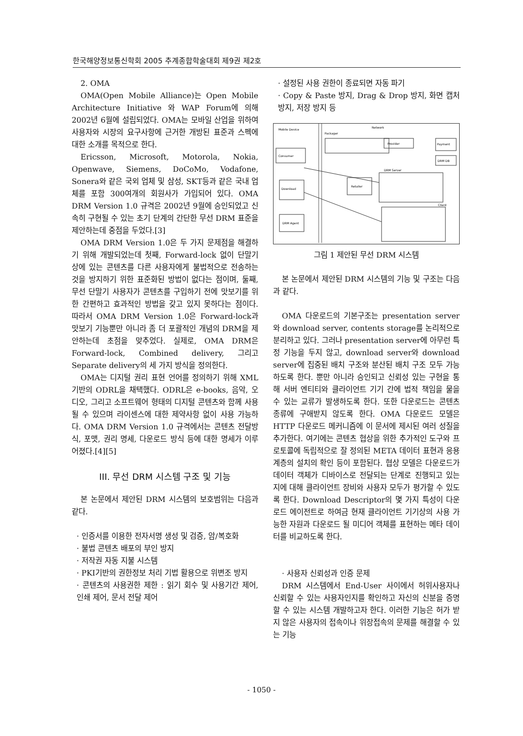한국해양정보통신학회 2005 추계종합학술대회 제9권 제2호
2. OMA
OMA(Open Mobile Alliance)는 Open Mobile Architecture Initiative 와 WAP Forum에 의해 2002년 6월에 설립되었다. OMA는 모바일 산업을 위하여 사용자와 시장의 요구사항에 근거한 개방된 표준과 스펙에 대한 소개를 목적으로 한다.
Ericsson, Microsoft, Motorola, Nokia, Openwave, Siemens, DoCoMo, Vodafone, Sonera와 같은 국외 업체 및 삼성, SKT등과 같은 국내 업체를 포함 300여개의 회원사가 가입되어 있다. OMA DRM Version 1.0 규격은 2002년 9월에 승인되었고 신속히 구현될 수 있는 초기 단계의 간단한 무선 DRM 표준을 제안하는데 중점을 두었다.[3]
OMA DRM Version 1.0은 두 가지 문제점을 해결하기 위해 개발되었는데 첫째, Forward-lock 없이 단말기 상에 있는 콘텐츠를 다른 사용자에게 불법적으로 전송하는 것을 방지하기 위한 표준화된 방법이 없다는 점이며, 둘째, 무선 단말기 사용자가 콘텐츠를 구입하기 전에 맛보기를 위한 간편하고 효과적인 방법을 갖고 있지 못하다는 점이다. 따라서 OMA DRM Version 1.0은 Forward-lock과 맛보기 기능뿐만 아니라 좀 더 포괄적인 개념의 DRM을 제안하는데 초점을 맞추었다. 실제로, OMA DRM은 Forward-lock, Combined delivery, 그리고 Separate delivery의 세 가지 방식을 정의한다.
OMA는 디지털 권리 표현 언어를 정의하기 위해 XML기반의 ODRL을 채택했다. ODRL은 e-books, 음악, 오디오, 그리고 소프트웨어 형태의 디지털 콘텐츠와 함께 사용될 수 있으며 라이센스에 대한 제약사항 없이 사용 가능하다. OMA DRM Version 1.0 규격에서는 콘텐츠 전달방식, 포맷, 권리 명세, 다운로드 방식 등에 대한 명세가 이루어졌다.[4][5]
III. 무선 DRM 시스템 구조 및 기능
본 논문에서 제안된 DRM 시스템의 보호범위는 다음과 같다.
· 인증서를 이용한 전자서명 생성 및 검증, 암/복호화
· 불법 콘텐츠 배포의 부인 방지
· 저작권 자동 지불 시스템
· PKI기반의 권한정보 처리 기법 활용으로 위변조 방지
· 콘텐츠의 사용권한 제한 : 읽기 회수 및 사용기간 제어, 인쇄 제어, 문서 전달 제어
· 설정된 사용 권한이 종료되면 자동 파기
· Copy & Paste 방지, Drag & Drop 방지, 화면 캡처 방지, 저장 방지 등
Mobile Device
Network
Packager
Consumer
Download
DRM Agent
Provider
Payment
DRM DB
Retailer
DRM Server
Client
그림 1 제안된 무선 DRM 시스템
본 논문에서 제안된 DRM 시스템의 기능 및 구조는 다음과 같다.
OMA 다운로드의 기본구조는 presentation server와 download server, contents storage를 논리적으로 분리하고 있다. 그러나 presentation server에 아무런 특정 기능을 두지 않고, download server와 download server에 집중된 배치 구조와 분산된 배치 구조 모두 가능하도록 한다. 뿐만 아니라 승인되고 신뢰성 있는 구현을 통해 서버 엔티티와 클라이언트 기기 간에 법적 책임을 물을 수 있는 교류가 발생하도록 한다. 또한 다운로드는 콘텐츠 종류에 구애받지 않도록 한다. OMA 다운로드 모델은 HTTP 다운로드 메커니즘에 이 문서에 제시된 여러 성질을 추가한다. 여기에는 콘텐츠 협상을 위한 추가적인 도구와 프로토콜에 독립적으로 잘 정의된 META 데이터 표현과 응용계층의 설치의 확인 등이 포함된다. 협상 모델은 다운로드가 데이터 객체가 디바이스로 전달되는 단계로 진행되고 있는 지에 대해 클라이언트 장비와 사용자 모두가 평가할 수 있도록 한다. Download Descriptor의 몇 가지 특성이 다운로드 에이전트로 하여금 현재 클라이언트 기기상의 사용 가능한 자원과 다운로드 될 미디어 객체를 표현하는 메타 데이터를 비교하도록 한다.
· 사용자 신뢰성과 인증 문제
DRM 시스템에서 End-User 사이에서 허위사용자나 신뢰할 수 있는 사용자인지를 확인하고 자신의 신분을 증명할 수 있는 시스템 개발하고자 한다. 이러한 기능은 허가 받지 않은 사용자의 접속이나 위장접속의 문제를 해결할 수 있는 기능
- 1050 -